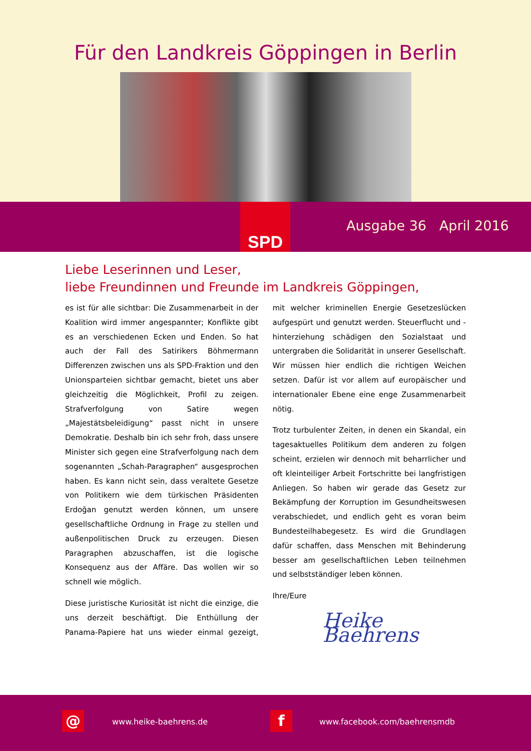Für den Landkreis Göppingen in Berlin
SPD
Ausgabe 36 April 2016
Liebe Leserinnen und Leser,
liebe Freundinnen und Freunde im Landkreis Göppingen,
es ist für alle sichtbar: Die Zusammenarbeit in der Koalition wird immer angespannter; Konflikte gibt es an verschiedenen Ecken und Enden. So hat auch der Fall des Satirikers Böhmermann Differenzen zwischen uns als SPD-Fraktion und den Unionsparteien sichtbar gemacht, bietet uns aber gleichzeitig die Möglichkeit, Profil zu zeigen. Strafverfolgung von Satire wegen „Majestätsbeleidigung“ passt nicht in unsere Demokratie. Deshalb bin ich sehr froh, dass unsere Minister sich gegen eine Strafverfolgung nach dem sogenannten „Schah-Paragraphen“ ausgesprochen haben. Es kann nicht sein, dass veraltete Gesetze von Politikern wie dem türkischen Präsidenten Erdoğan genutzt werden können, um unsere gesellschaftliche Ordnung in Frage zu stellen und außenpolitischen Druck zu erzeugen. Diesen Paragraphen abzuschaffen, ist die logische Konsequenz aus der Affäre. Das wollen wir so schnell wie möglich.
Diese juristische Kuriosität ist nicht die einzige, die uns derzeit beschäftigt. Die Enthüllung der Panama-Papiere hat uns wieder einmal gezeigt, mit welcher kriminellen Energie Gesetzeslücken aufgespürt und genutzt werden. Steuerflucht und -hinterziehung schädigen den Sozialstaat und untergraben die Solidarität in unserer Gesellschaft. Wir müssen hier endlich die richtigen Weichen setzen. Dafür ist vor allem auf europäischer und internationaler Ebene eine enge Zusammenarbeit nötig.
Trotz turbulenter Zeiten, in denen ein Skandal, ein tagesaktuelles Politikum dem anderen zu folgen scheint, erzielen wir dennoch mit beharrlicher und oft kleinteiliger Arbeit Fortschritte bei langfristigen Anliegen. So haben wir gerade das Gesetz zur Bekämpfung der Korruption im Gesundheitswesen verabschiedet, und endlich geht es voran beim Bundesteilhabegesetz. Es wird die Grundlagen dafür schaffen, dass Menschen mit Behinderung besser am gesellschaftlichen Leben teilnehmen und selbstständiger leben können.
Ihre/Eure
Heike Baehrens
@ www.heike-baehrens.de f www.facebook.com/baehrensmdb